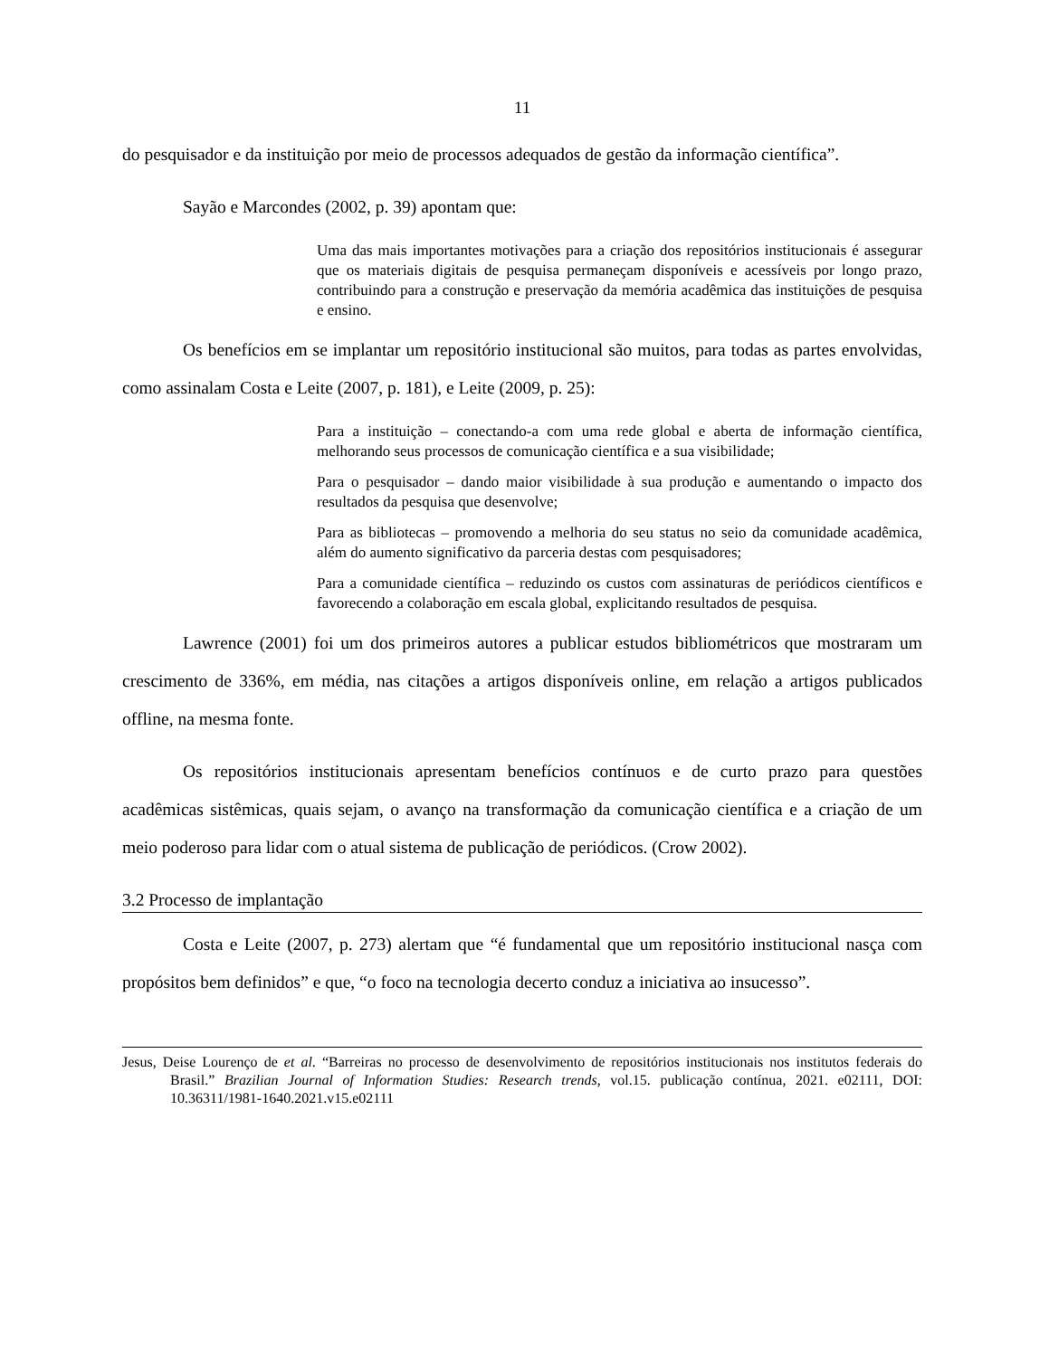11
do pesquisador e da instituição por meio de processos adequados de gestão da informação científica”.
Sayão e Marcondes (2002, p. 39) apontam que:
Uma das mais importantes motivações para a criação dos repositórios institucionais é assegurar que os materiais digitais de pesquisa permaneçam disponíveis e acessíveis por longo prazo, contribuindo para a construção e preservação da memória acadêmica das instituições de pesquisa e ensino.
Os benefícios em se implantar um repositório institucional são muitos, para todas as partes envolvidas, como assinalam Costa e Leite (2007, p. 181), e Leite (2009, p. 25):
Para a instituição – conectando-a com uma rede global e aberta de informação científica, melhorando seus processos de comunicação científica e a sua visibilidade;
Para o pesquisador – dando maior visibilidade à sua produção e aumentando o impacto dos resultados da pesquisa que desenvolve;
Para as bibliotecas – promovendo a melhoria do seu status no seio da comunidade acadêmica, além do aumento significativo da parceria destas com pesquisadores;
Para a comunidade científica – reduzindo os custos com assinaturas de periódicos científicos e favorecendo a colaboração em escala global, explicitando resultados de pesquisa.
Lawrence (2001) foi um dos primeiros autores a publicar estudos bibliométricos que mostraram um crescimento de 336%, em média, nas citações a artigos disponíveis online, em relação a artigos publicados offline, na mesma fonte.
Os repositórios institucionais apresentam benefícios contínuos e de curto prazo para questões acadêmicas sistêmicas, quais sejam, o avanço na transformação da comunicação científica e a criação de um meio poderoso para lidar com o atual sistema de publicação de periódicos. (Crow 2002).
3.2 Processo de implantação
Costa e Leite (2007, p. 273) alertam que “é fundamental que um repositório institucional nasça com propósitos bem definidos” e que, “o foco na tecnologia decerto conduz a iniciativa ao insucesso”.
Jesus, Deise Lourenço de et al. “Barreiras no processo de desenvolvimento de repositórios institucionais nos institutos federais do Brasil.” Brazilian Journal of Information Studies: Research trends, vol.15. publicação contínua, 2021. e02111, DOI: 10.36311/1981-1640.2021.v15.e02111